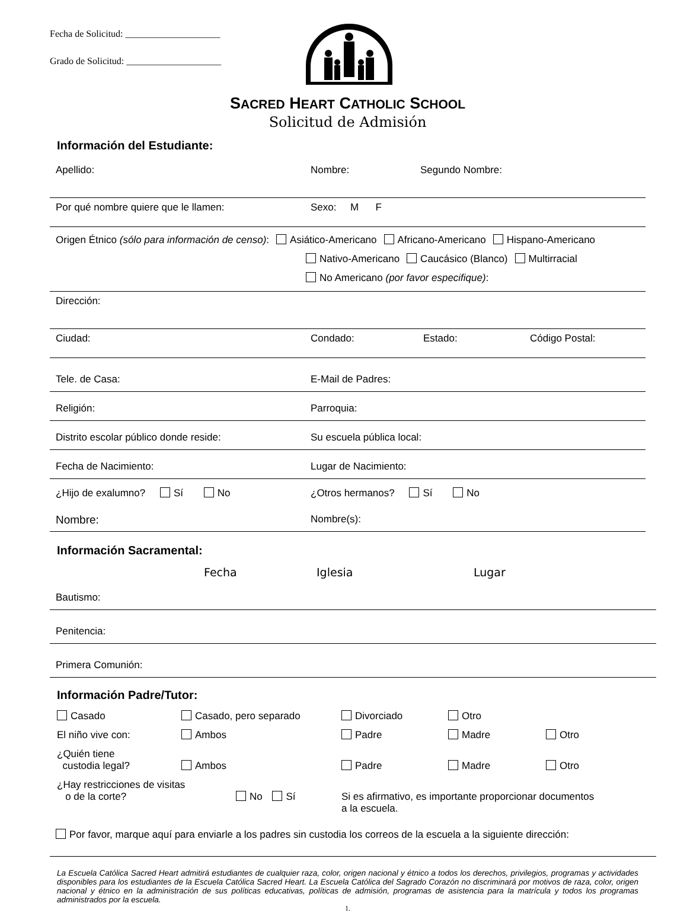Fecha de Solicitud: ____________________
Grado de Solicitud: ____________________
SACRED HEART CATHOLIC SCHOOL
Solicitud de Admisión
Información del Estudiante:
Apellido: Nombre: Segundo Nombre:
Por qué nombre quiere que le llamen: Sexo: M F
Origen Étnico (sólo para información de censo): Asiático-Americano Africano-Americano Hispano-Americano
Nativo-Americano Caucásico (Blanco) Multirracial
No Americano (por favor especifique):
Dirección:
Ciudad: Condado: Estado: Código Postal:
Tele. de Casa: E-Mail de Padres:
Religión: Parroquia:
Distrito escolar público donde reside: Su escuela pública local:
Fecha de Nacimiento: Lugar de Nacimiento:
¿Hijo de exalumno? Sí No ¿Otros hermanos? Sí No
Nombre: Nombre(s):
Información Sacramental:
Fecha Iglesia Lugar
Bautismo:
Penitencia:
Primera Comunión:
Información Padre/Tutor:
Casado Casado, pero separado Divorciado Otro El niño vive con: Ambos Padre Madre Otro ¿Quién tiene
custodia legal?
Ambos
Padre
Madre
Otro
¿Hay restricciones de visitas
o de la corte?
No Sí
Si es afirmativo, es importante proporcionar documentos
a la escuela.
Por favor, marque aquí para enviarle a los padres sin custodia los correos de la escuela a la siguiente dirección:
La Escuela Católica Sacred Heart admitirá estudiantes de cualquier raza, color, origen nacional y étnico a todos los derechos, privilegios, programas y actividades disponibles para los estudiantes de la Escuela Católica Sacred Heart. La Escuela Católica del Sagrado Corazón no discriminará por motivos de raza, color, origen nacional y étnico en la administración de sus políticas educativas, políticas de admisión, programas de asistencia para la matrícula y todos los programas administrados por la escuela.
1.